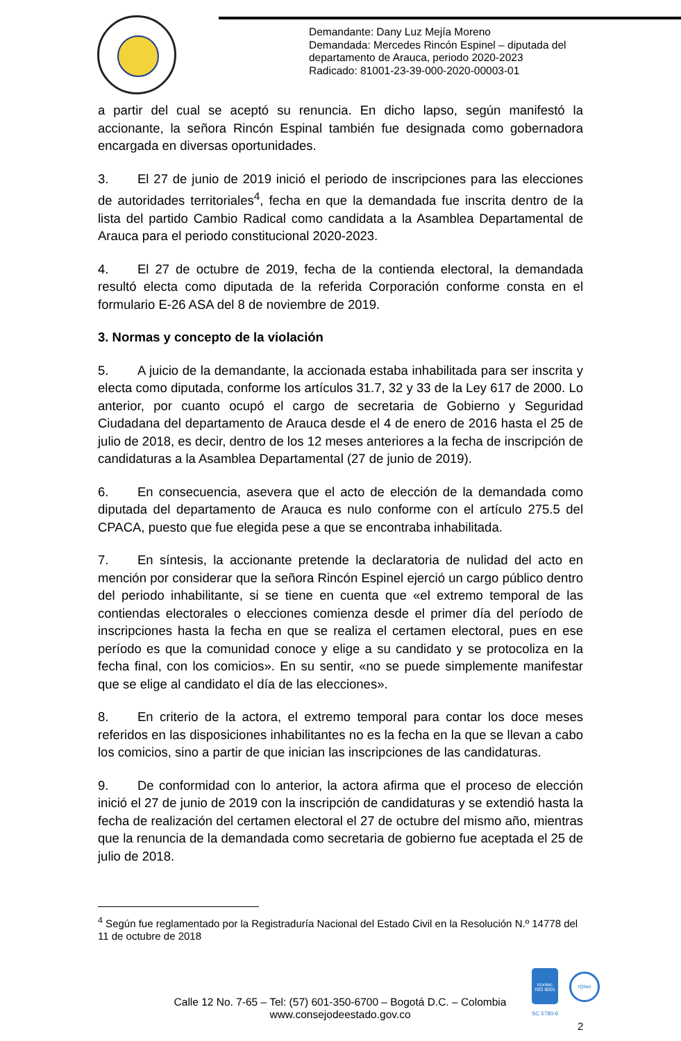Demandante: Dany Luz Mejía Moreno
Demandada: Mercedes Rincón Espinel – diputada del
departamento de Arauca, periodo 2020-2023
Radicado: 81001-23-39-000-2020-00003-01
a partir del cual se aceptó su renuncia. En dicho lapso, según manifestó la accionante, la señora Rincón Espinal también fue designada como gobernadora encargada en diversas oportunidades.
3. El 27 de junio de 2019 inició el periodo de inscripciones para las elecciones de autoridades territoriales<sup>4</sup>, fecha en que la demandada fue inscrita dentro de la lista del partido Cambio Radical como candidata a la Asamblea Departamental de Arauca para el periodo constitucional 2020-2023.
4. El 27 de octubre de 2019, fecha de la contienda electoral, la demandada resultó electa como diputada de la referida Corporación conforme consta en el formulario E-26 ASA del 8 de noviembre de 2019.
3. Normas y concepto de la violación
5. A juicio de la demandante, la accionada estaba inhabilitada para ser inscrita y electa como diputada, conforme los artículos 31.7, 32 y 33 de la Ley 617 de 2000. Lo anterior, por cuanto ocupó el cargo de secretaria de Gobierno y Seguridad Ciudadana del departamento de Arauca desde el 4 de enero de 2016 hasta el 25 de julio de 2018, es decir, dentro de los 12 meses anteriores a la fecha de inscripción de candidaturas a la Asamblea Departamental (27 de junio de 2019).
6. En consecuencia, asevera que el acto de elección de la demandada como diputada del departamento de Arauca es nulo conforme con el artículo 275.5 del CPACA, puesto que fue elegida pese a que se encontraba inhabilitada.
7. En síntesis, la accionante pretende la declaratoria de nulidad del acto en mención por considerar que la señora Rincón Espinel ejerció un cargo público dentro del periodo inhabilitante, si se tiene en cuenta que «el extremo temporal de las contiendas electorales o elecciones comienza desde el primer día del período de inscripciones hasta la fecha en que se realiza el certamen electoral, pues en ese período es que la comunidad conoce y elige a su candidato y se protocoliza en la fecha final, con los comicios». En su sentir, «no se puede simplemente manifestar que se elige al candidato el día de las elecciones».
8. En criterio de la actora, el extremo temporal para contar los doce meses referidos en las disposiciones inhabilitantes no es la fecha en la que se llevan a cabo los comicios, sino a partir de que inician las inscripciones de las candidaturas.
9. De conformidad con lo anterior, la actora afirma que el proceso de elección inició el 27 de junio de 2019 con la inscripción de candidaturas y se extendió hasta la fecha de realización del certamen electoral el 27 de octubre del mismo año, mientras que la renuncia de la demandada como secretaria de gobierno fue aceptada el 25 de julio de 2018.
<sup>4</sup> Según fue reglamentado por la Registraduría Nacional del Estado Civil en la Resolución N.º 14778 del 11 de octubre de 2018
Calle 12 No. 7-65 – Tel: (57) 601-350-6700 – Bogotá D.C. – Colombia
www.consejodeestado.gov.co
icontec
ISO 9001
SC 5780-6
IQNet
2